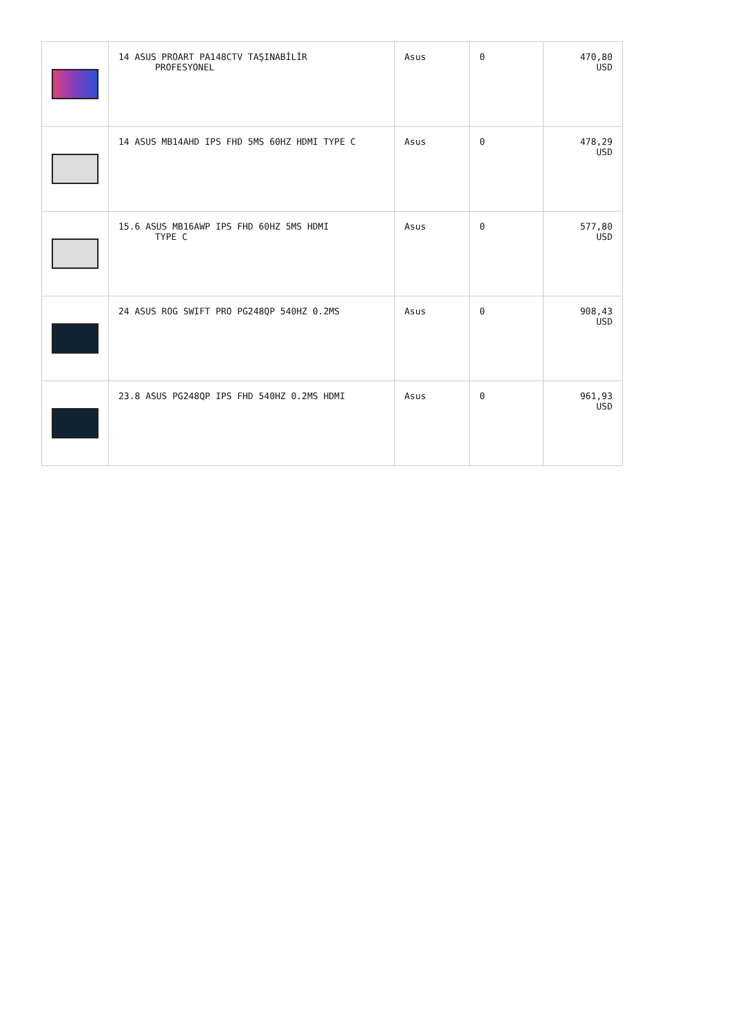| | 14 ASUS PROART PA148CTV TAŞINABİLİR PROFESYONEL | Asus | 0 | 470,80 USD |
| | 14 ASUS MB14AHD IPS FHD 5MS 60HZ HDMI TYPE C | Asus | 0 | 478,29 USD |
| | 15.6 ASUS MB16AWP IPS FHD 60HZ 5MS HDMI TYPE C | Asus | 0 | 577,80 USD |
| | 24 ASUS ROG SWIFT PRO PG248QP 540HZ 0.2MS | Asus | 0 | 908,43 USD |
| | 23.8 ASUS PG248QP IPS FHD 540HZ 0.2MS HDMI | Asus | 0 | 961,93 USD |